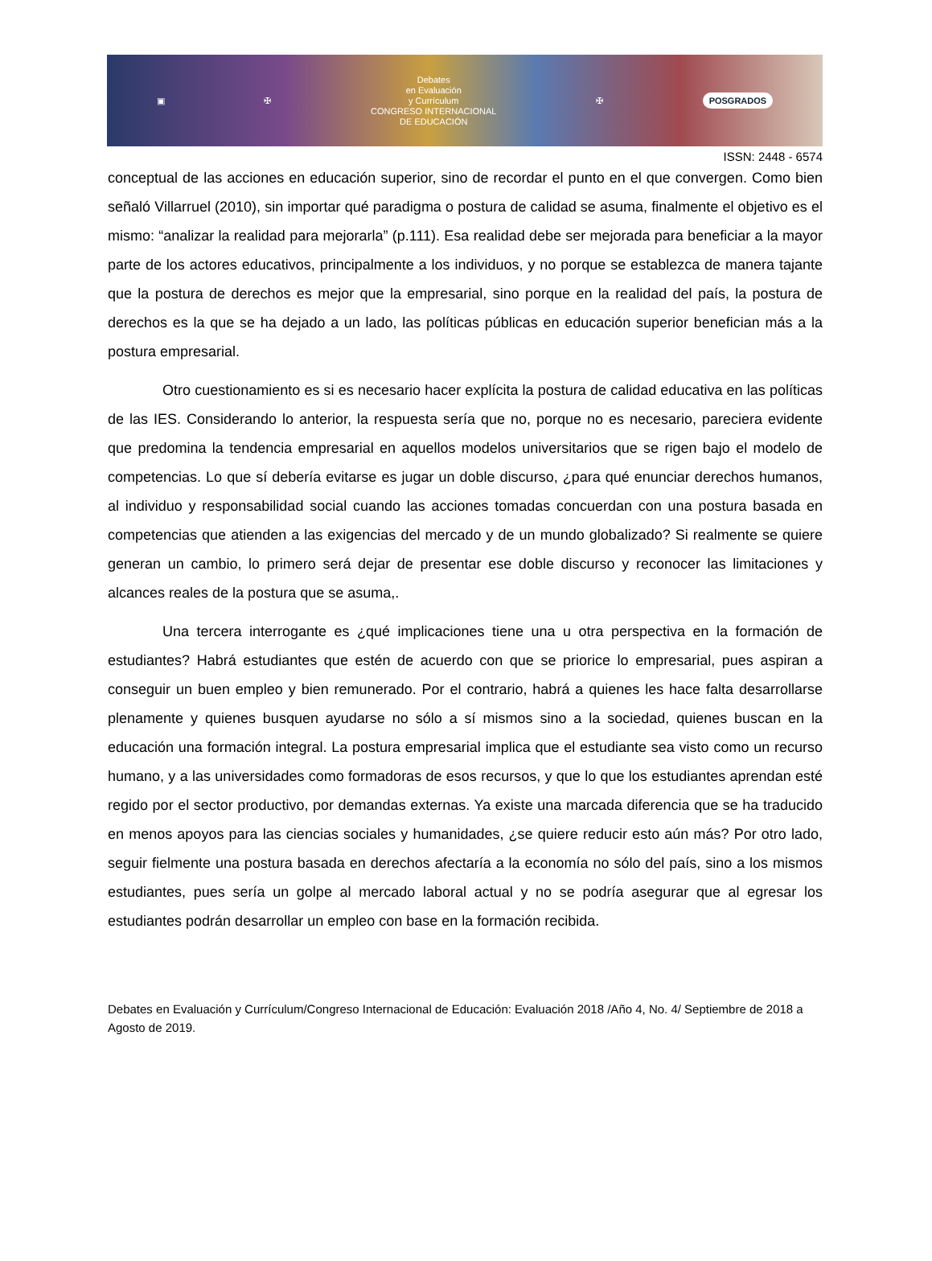▣ ✠
Debates
en Evaluación
y Currículum
CONGRESO INTERNACIONAL
DE EDUCACIÓN
✠ POSGRADOS
ISSN: 2448 - 6574
conceptual de las acciones en educación superior, sino de recordar el punto en el que convergen. Como bien señaló Villarruel (2010), sin importar qué paradigma o postura de calidad se asuma, finalmente el objetivo es el mismo: “analizar la realidad para mejorarla” (p.111). Esa realidad debe ser mejorada para beneficiar a la mayor parte de los actores educativos, principalmente a los individuos, y no porque se establezca de manera tajante que la postura de derechos es mejor que la empresarial, sino porque en la realidad del país, la postura de derechos es la que se ha dejado a un lado, las políticas públicas en educación superior benefician más a la postura empresarial.
Otro cuestionamiento es si es necesario hacer explícita la postura de calidad educativa en las políticas de las IES. Considerando lo anterior, la respuesta sería que no, porque no es necesario, pareciera evidente que predomina la tendencia empresarial en aquellos modelos universitarios que se rigen bajo el modelo de competencias. Lo que sí debería evitarse es jugar un doble discurso, ¿para qué enunciar derechos humanos, al individuo y responsabilidad social cuando las acciones tomadas concuerdan con una postura basada en competencias que atienden a las exigencias del mercado y de un mundo globalizado? Si realmente se quiere generan un cambio, lo primero será dejar de presentar ese doble discurso y reconocer las limitaciones y alcances reales de la postura que se asuma,.
Una tercera interrogante es ¿qué implicaciones tiene una u otra perspectiva en la formación de estudiantes? Habrá estudiantes que estén de acuerdo con que se priorice lo empresarial, pues aspiran a conseguir un buen empleo y bien remunerado. Por el contrario, habrá a quienes les hace falta desarrollarse plenamente y quienes busquen ayudarse no sólo a sí mismos sino a la sociedad, quienes buscan en la educación una formación integral. La postura empresarial implica que el estudiante sea visto como un recurso humano, y a las universidades como formadoras de esos recursos, y que lo que los estudiantes aprendan esté regido por el sector productivo, por demandas externas. Ya existe una marcada diferencia que se ha traducido en menos apoyos para las ciencias sociales y humanidades, ¿se quiere reducir esto aún más? Por otro lado, seguir fielmente una postura basada en derechos afectaría a la economía no sólo del país, sino a los mismos estudiantes, pues sería un golpe al mercado laboral actual y no se podría asegurar que al egresar los estudiantes podrán desarrollar un empleo con base en la formación recibida.
Debates en Evaluación y Currículum/Congreso Internacional de Educación: Evaluación 2018 /Año 4, No. 4/ Septiembre de 2018 a Agosto de 2019.